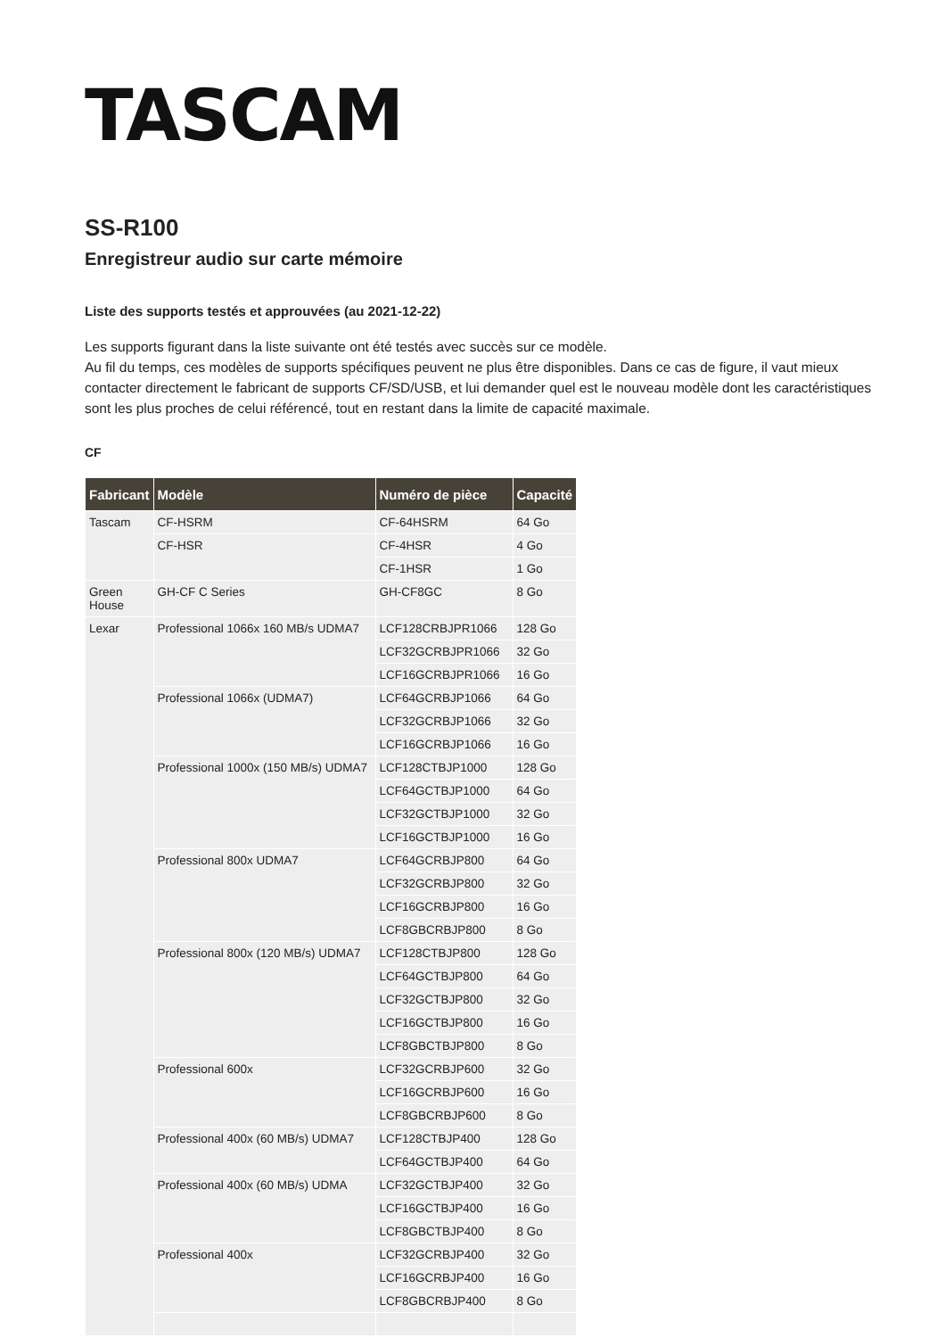TASCAM
SS-R100
Enregistreur audio sur carte mémoire
Liste des supports testés et approuvées (au 2021-12-22)
Les supports figurant dans la liste suivante ont été testés avec succès sur ce modèle.
Au fil du temps, ces modèles de supports spécifiques peuvent ne plus être disponibles. Dans ce cas de figure, il vaut mieux contacter directement le fabricant de supports CF/SD/USB, et lui demander quel est le nouveau modèle dont les caractéristiques sont les plus proches de celui référencé, tout en restant dans la limite de capacité maximale.
CF
| Fabricant | Modèle | Numéro de pièce | Capacité |
| --- | --- | --- | --- |
| Tascam | CF-HSRM | CF-64HSRM | 64 Go |
| | CF-HSR | CF-4HSR | 4 Go |
| | | CF-1HSR | 1 Go |
| Green House | GH-CF C Series | GH-CF8GC | 8 Go |
| Lexar | Professional 1066x 160 MB/s UDMA7 | LCF128CRBJPR1066 | 128 Go |
| | | LCF32GCRBJPR1066 | 32 Go |
| | | LCF16GCRBJPR1066 | 16 Go |
| | Professional 1066x (UDMA7) | LCF64GCRBJP1066 | 64 Go |
| | | LCF32GCRBJP1066 | 32 Go |
| | | LCF16GCRBJP1066 | 16 Go |
| | Professional 1000x (150 MB/s) UDMA7 | LCF128CTBJP1000 | 128 Go |
| | | LCF64GCTBJP1000 | 64 Go |
| | | LCF32GCTBJP1000 | 32 Go |
| | | LCF16GCTBJP1000 | 16 Go |
| | Professional 800x UDMA7 | LCF64GCRBJP800 | 64 Go |
| | | LCF32GCRBJP800 | 32 Go |
| | | LCF16GCRBJP800 | 16 Go |
| | | LCF8GBCRBJP800 | 8 Go |
| | Professional 800x (120 MB/s) UDMA7 | LCF128CTBJP800 | 128 Go |
| | | LCF64GCTBJP800 | 64 Go |
| | | LCF32GCTBJP800 | 32 Go |
| | | LCF16GCTBJP800 | 16 Go |
| | | LCF8GBCTBJP800 | 8 Go |
| | Professional 600x | LCF32GCRBJP600 | 32 Go |
| | | LCF16GCRBJP600 | 16 Go |
| | | LCF8GBCRBJP600 | 8 Go |
| | Professional 400x (60 MB/s) UDMA7 | LCF128CTBJP400 | 128 Go |
| | | LCF64GCTBJP400 | 64 Go |
| | Professional 400x (60 MB/s) UDMA | LCF32GCTBJP400 | 32 Go |
| | | LCF16GCTBJP400 | 16 Go |
| | | LCF8GBCTBJP400 | 8 Go |
| | Professional 400x | LCF32GCRBJP400 | 32 Go |
| | | LCF16GCRBJP400 | 16 Go |
| | | LCF8GBCRBJP400 | 8 Go |